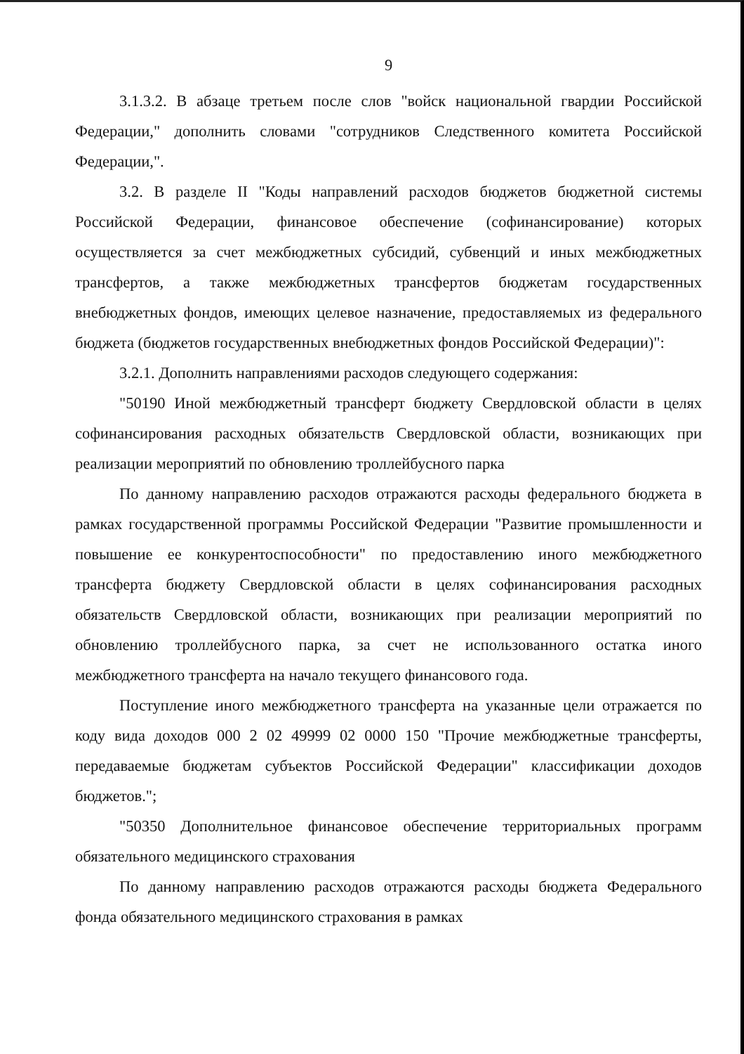9
3.1.3.2. В абзаце третьем после слов "войск национальной гвардии Российской Федерации," дополнить словами "сотрудников Следственного комитета Российской Федерации,".
3.2. В разделе II "Коды направлений расходов бюджетов бюджетной системы Российской Федерации, финансовое обеспечение (софинансирование) которых осуществляется за счет межбюджетных субсидий, субвенций и иных межбюджетных трансфертов, а также межбюджетных трансфертов бюджетам государственных внебюджетных фондов, имеющих целевое назначение, предоставляемых из федерального бюджета (бюджетов государственных внебюджетных фондов Российской Федерации)":
3.2.1. Дополнить направлениями расходов следующего содержания:
"50190 Иной межбюджетный трансферт бюджету Свердловской области в целях софинансирования расходных обязательств Свердловской области, возникающих при реализации мероприятий по обновлению троллейбусного парка
По данному направлению расходов отражаются расходы федерального бюджета в рамках государственной программы Российской Федерации "Развитие промышленности и повышение ее конкурентоспособности" по предоставлению иного межбюджетного трансферта бюджету Свердловской области в целях софинансирования расходных обязательств Свердловской области, возникающих при реализации мероприятий по обновлению троллейбусного парка, за счет не использованного остатка иного межбюджетного трансферта на начало текущего финансового года.
Поступление иного межбюджетного трансферта на указанные цели отражается по коду вида доходов 000 2 02 49999 02 0000 150 "Прочие межбюджетные трансферты, передаваемые бюджетам субъектов Российской Федерации" классификации доходов бюджетов.";
"50350 Дополнительное финансовое обеспечение территориальных программ обязательного медицинского страхования
По данному направлению расходов отражаются расходы бюджета Федерального фонда обязательного медицинского страхования в рамках